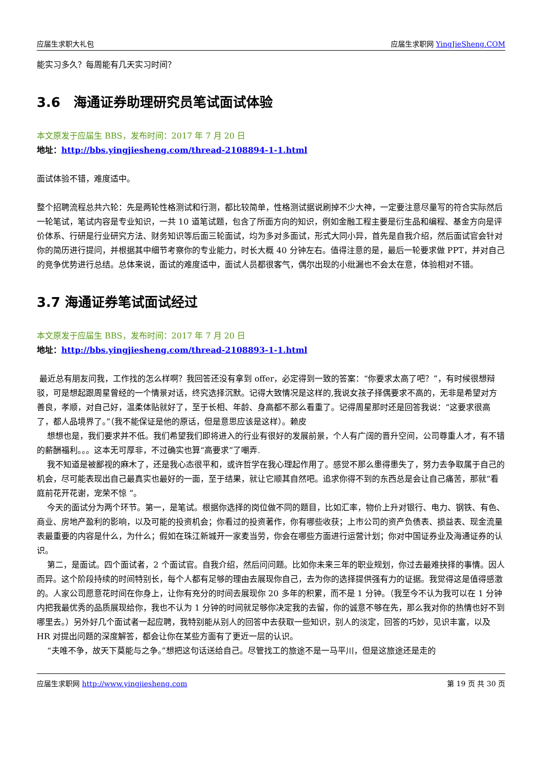应届生求职大礼包 应届生求职网 YingJieSheng.COM
能实习多久？每周能有几天实习时间？
3.6　海通证券助理研究员笔试面试体验
本文原发于应届生 BBS，发布时间：2017 年 7 月 20 日
地址：http://bbs.yingjiesheng.com/thread-2108894-1-1.html
面试体验不错，难度适中。
整个招聘流程总共六轮：先是两轮性格测试和行测，都比较简单，性格测试据说刷掉不少大神，一定要注意尽量写的符合实际然后一轮笔试，笔试内容是专业知识，一共 10 道笔试题，包含了所面方向的知识，例如金融工程主要是衍生品和编程、基金方向是评价体系、行研是行业研究方法、财务知识等后面三轮面试，均为多对多面试，形式大同小异，首先是自我介绍，然后面试官会针对你的简历进行提问，并根据其中细节考察你的专业能力，时长大概 40 分钟左右。值得注意的是，最后一轮要求做 PPT，并对自己的竞争优势进行总结。总体来说，面试的难度适中，面试人员都很客气，偶尔出现的小纰漏也不会太在意，体验相对不错。
3.7 海通证券笔试面试经过
本文原发于应届生 BBS，发布时间：2017 年 7 月 20 日
地址：http://bbs.yingjiesheng.com/thread-2108893-1-1.html
最近总有朋友问我，工作找的怎么样啊？我回答还没有拿到 offer，必定得到一致的答案：“你要求太高了吧？”，有时候很想辩驳，可是想起跟周星曾经的一个情景对话，终究选择沉默。记得大致情况是这样的,我说女孩子择偶要求不高的，无非是希望对方善良，孝顺，对自己好，温柔体贴就好了，至于长相、年龄、身高都不那么看重了。记得周星那时还是回答我说：“这要求很高了，都人品境界了。”（我不能保证是他的原话，但是意思应该是这样）。赖皮
想想也是，我们要求并不低。我们希望我们即将进入的行业有很好的发展前景，个人有广阔的晋升空间，公司尊重人才，有不错的薪酬福利。。。这本无可厚非，不过确实也算“高要求”了嘲弄.
我不知道是被鄙视的麻木了，还是我心态很平和，或许哲学在我心理起作用了。感觉不那么患得患失了，努力去争取属于自己的机会，尽可能表现出自己最真实也最好的一面，至于结果，就让它顺其自然吧。追求你得不到的东西总是会让自己痛苦，那就“看庭前花开花谢，宠荣不惊 ”。
今天的面试分为两个环节。第一，是笔试。根据你选择的岗位做不同的题目，比如汇率，物价上升对银行、电力、钢铁、有色、商业、房地产盈利的影响，以及可能的投资机会；你看过的投资著作，你有哪些收获；上市公司的资产负债表、损益表、现金流量表最重要的内容是什么，为什么；假如在珠江新城开一家麦当劳，你会在哪些方面进行运营计划；你对中国证券业及海通证券的认识。
第二，是面试。四个面试者，2 个面试官。自我介绍，然后问问题。比如你未来三年的职业规划，你过去最难抉择的事情。因人而异。这个阶段持续的时间特别长，每个人都有足够的理由去展现你自己，去为你的选择提供强有力的证据。我觉得这是值得感激的。人家公司愿意花时间在你身上，让你有充分的时间去展现你 20 多年的积累，而不是 1 分钟。（我至今不认为我可以在 1 分钟内把我最优秀的品质展现给你，我也不认为 1 分钟的时间就足够你决定我的去留，你的诚意不够在先，那么我对你的热情也好不到哪里去。）另外好几个面试者一起应聘，我特别能从别人的回答中去获取一些知识，别人的淡定，回答的巧妙，见识丰富，以及 HR 对提出问题的深度解答，都会让你在某些方面有了更近一层的认识。
“夫唯不争，故天下莫能与之争。”想把这句话送给自己。尽管找工的旅途不是一马平川，但是这旅途还是走的
应届生求职网 http://www.yingjiesheng.com 第 19 页 共 30 页